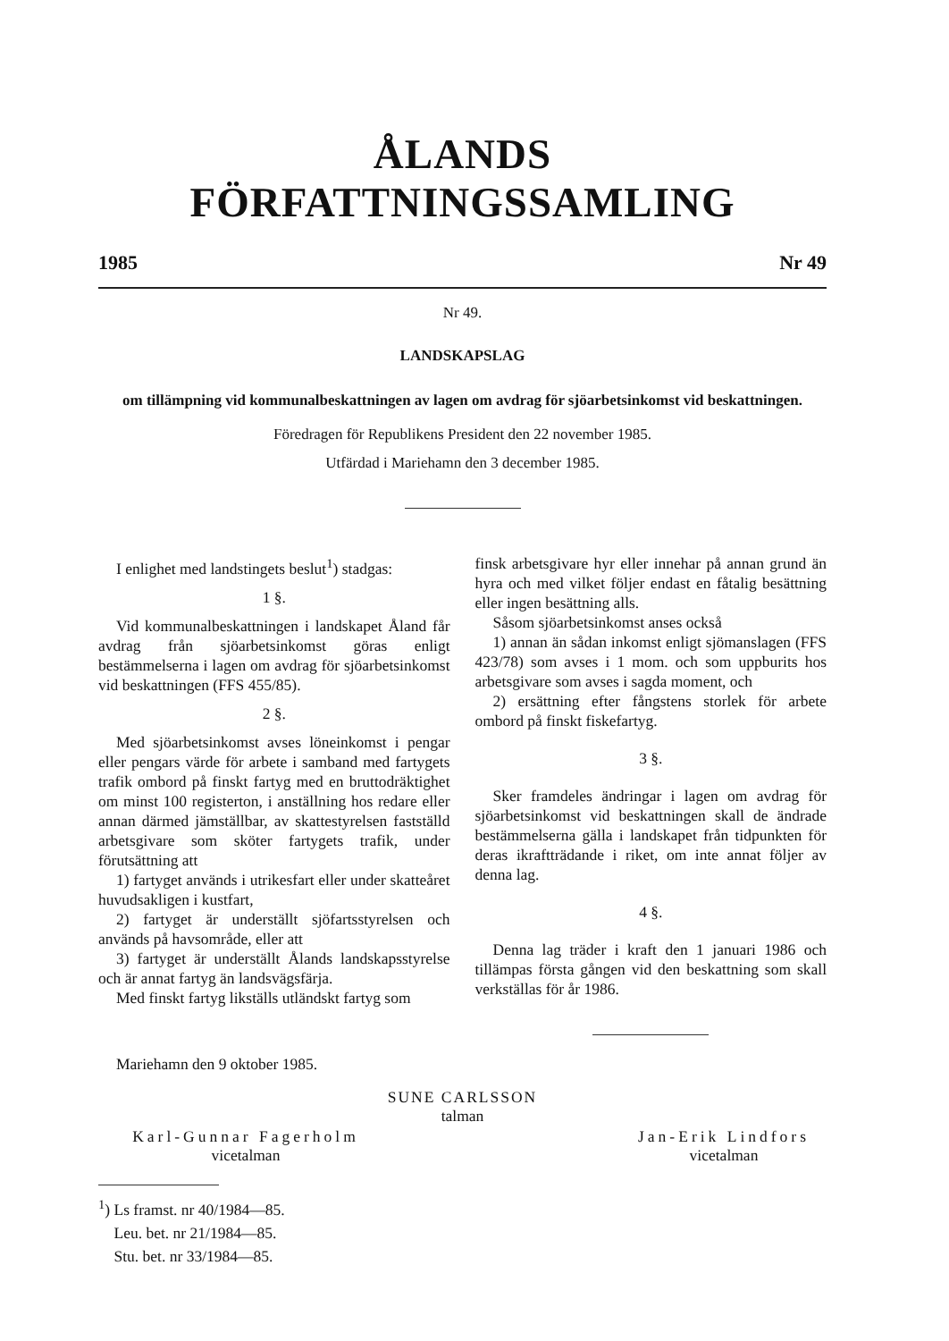ÅLANDS FÖRFATTNINGSSAMLING
1985 Nr 49
Nr 49.
LANDSKAPSLAG
om tillämpning vid kommunalbeskattningen av lagen om avdrag för sjöarbetsinkomst vid beskattningen.
Föredragen för Republikens President den 22 november 1985.
Utfärdad i Mariehamn den 3 december 1985.
I enlighet med landstingets beslut<sup>1</sup>) stadgas:
1 §.
Vid kommunalbeskattningen i landskapet Åland får avdrag från sjöarbetsinkomst göras enligt bestämmelserna i lagen om avdrag för sjöarbetsinkomst vid beskattningen (FFS 455/85).
2 §.
Med sjöarbetsinkomst avses löneinkomst i pengar eller pengars värde för arbete i samband med fartygets trafik ombord på finskt fartyg med en bruttodräktighet om minst 100 registerton, i anställning hos redare eller annan därmed jämställbar, av skattestyrelsen fastställd arbetsgivare som sköter fartygets trafik, under förutsättning att
1) fartyget används i utrikesfart eller under skatteåret huvudsakligen i kustfart,
2) fartyget är underställt sjöfartsstyrelsen och används på havsområde, eller att
3) fartyget är underställt Ålands landskapsstyrelse och är annat fartyg än landsvägsfärja.
Med finskt fartyg likställs utländskt fartyg som
finsk arbetsgivare hyr eller innehar på annan grund än hyra och med vilket följer endast en fåtalig besättning eller ingen besättning alls.
Såsom sjöarbetsinkomst anses också
1) annan än sådan inkomst enligt sjömanslagen (FFS 423/78) som avses i 1 mom. och som uppburits hos arbetsgivare som avses i sagda moment, och
2) ersättning efter fångstens storlek för arbete ombord på finskt fiskefartyg.
3 §.
Sker framdeles ändringar i lagen om avdrag för sjöarbetsinkomst vid beskattningen skall de ändrade bestämmelserna gälla i landskapet från tidpunkten för deras ikraftträdande i riket, om inte annat följer av denna lag.
4 §.
Denna lag träder i kraft den 1 januari 1986 och tillämpas första gången vid den beskattning som skall verkställas för år 1986.
Mariehamn den 9 oktober 1985.
SUNE CARLSSON
talman
Karl-Gunnar Fagerholm
vicetalman
Jan-Erik Lindfors
vicetalman
<sup>1</sup>) Ls framst. nr 40/1984—85.
Leu. bet. nr 21/1984—85.
Stu. bet. nr 33/1984—85.